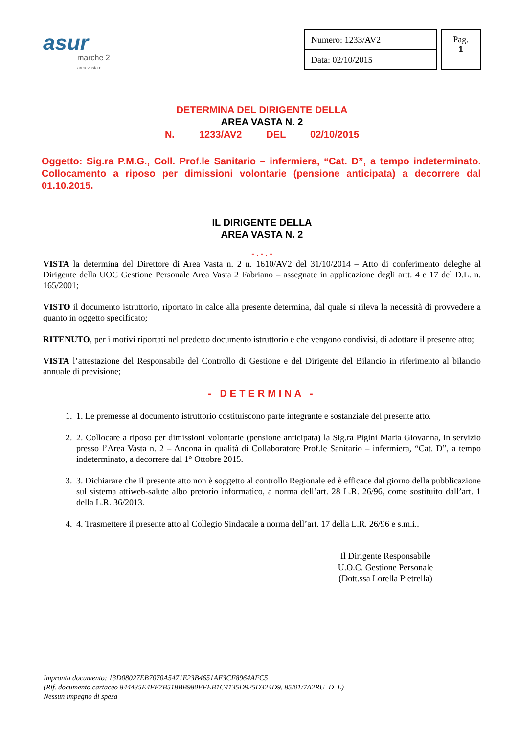asur
marche 2
area vasta n.
| Numero: 1233/AV2 |
| Data: 02/10/2015 |
Pag.
1
DETERMINA DEL DIRIGENTE DELLA
AREA VASTA N. 2
N. 1233/AV2 DEL 02/10/2015
Oggetto: Sig.ra P.M.G., Coll. Prof.le Sanitario – infermiera, “Cat. D”, a tempo indeterminato. Collocamento a riposo per dimissioni volontarie (pensione anticipata) a decorrere dal 01.10.2015.
IL DIRIGENTE DELLA
AREA VASTA N. 2
- . - . -
VISTA la determina del Direttore di Area Vasta n. 2 n. 1610/AV2 del 31/10/2014 – Atto di conferimento deleghe al Dirigente della UOC Gestione Personale Area Vasta 2 Fabriano – assegnate in applicazione degli artt. 4 e 17 del D.L. n. 165/2001;
VISTO il documento istruttorio, riportato in calce alla presente determina, dal quale si rileva la necessità di provvedere a quanto in oggetto specificato;
RITENUTO, per i motivi riportati nel predetto documento istruttorio e che vengono condivisi, di adottare il presente atto;
VISTA l’attestazione del Responsabile del Controllo di Gestione e del Dirigente del Bilancio in riferimento al bilancio annuale di previsione;
- DETERMINA -
1. 1. Le premesse al documento istruttorio costituiscono parte integrante e sostanziale del presente atto.
2. 2. Collocare a riposo per dimissioni volontarie (pensione anticipata) la Sig.ra Pigini Maria Giovanna, in servizio presso l’Area Vasta n. 2 – Ancona in qualità di Collaboratore Prof.le Sanitario – infermiera, “Cat. D”, a tempo indeterminato, a decorrere dal 1° Ottobre 2015.
3. 3. Dichiarare che il presente atto non è soggetto al controllo Regionale ed è efficace dal giorno della pubblicazione sul sistema attiweb-salute albo pretorio informatico, a norma dell’art. 28 L.R. 26/96, come sostituito dall’art. 1 della L.R. 36/2013.
4. 4. Trasmettere il presente atto al Collegio Sindacale a norma dell’art. 17 della L.R. 26/96 e s.m.i..
Il Dirigente Responsabile
U.O.C. Gestione Personale
(Dott.ssa Lorella Pietrella)
Impronta documento: 13D08027EB7070A5471E23B4651AE3CF8964AFC5
(Rif. documento cartaceo 844435E4FE7B518BB980EFEB1C4135D925D324D9, 85/01/7A2RU_D_L)
Nessun impegno di spesa